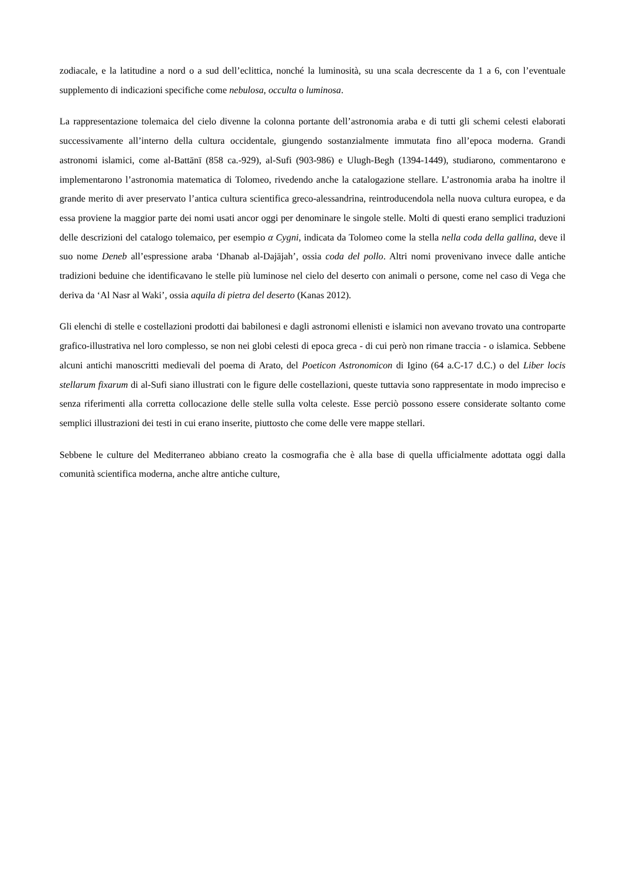zodiacale, e la latitudine a nord o a sud dell’eclittica, nonché la luminosità, su una scala decrescente da 1 a 6, con l’eventuale supplemento di indicazioni specifiche come nebulosa, occulta o luminosa.
La rappresentazione tolemaica del cielo divenne la colonna portante dell’astronomia araba e di tutti gli schemi celesti elaborati successivamente all’interno della cultura occidentale, giungendo sostanzialmente immutata fino all’epoca moderna. Grandi astronomi islamici, come al-Battānī (858 ca.-929), al-Sufi (903-986) e Ulugh-Begh (1394-1449), studiarono, commentarono e implementarono l’astronomia matematica di Tolomeo, rivedendo anche la catalogazione stellare. L’astronomia araba ha inoltre il grande merito di aver preservato l’antica cultura scientifica greco-alessandrina, reintroducendola nella nuova cultura europea, e da essa proviene la maggior parte dei nomi usati ancor oggi per denominare le singole stelle. Molti di questi erano semplici traduzioni delle descrizioni del catalogo tolemaico, per esempio α Cygni, indicata da Tolomeo come la stella nella coda della gallina, deve il suo nome Deneb all’espressione araba ‘Dhanab al-Dajājah’, ossia coda del pollo. Altri nomi provenivano invece dalle antiche tradizioni beduine che identificavano le stelle più luminose nel cielo del deserto con animali o persone, come nel caso di Vega che deriva da ‘Al Nasr al Waki’, ossia aquila di pietra del deserto (Kanas 2012).
Gli elenchi di stelle e costellazioni prodotti dai babilonesi e dagli astronomi ellenisti e islamici non avevano trovato una controparte grafico-illustrativa nel loro complesso, se non nei globi celesti di epoca greca - di cui però non rimane traccia - o islamica. Sebbene alcuni antichi manoscritti medievali del poema di Arato, del Poeticon Astronomicon di Igino (64 a.C-17 d.C.) o del Liber locis stellarum fixarum di al-Sufi siano illustrati con le figure delle costellazioni, queste tuttavia sono rappresentate in modo impreciso e senza riferimenti alla corretta collocazione delle stelle sulla volta celeste. Esse perciò possono essere considerate soltanto come semplici illustrazioni dei testi in cui erano inserite, piuttosto che come delle vere mappe stellari.
Sebbene le culture del Mediterraneo abbiano creato la cosmografia che è alla base di quella ufficialmente adottata oggi dalla comunità scientifica moderna, anche altre antiche culture,